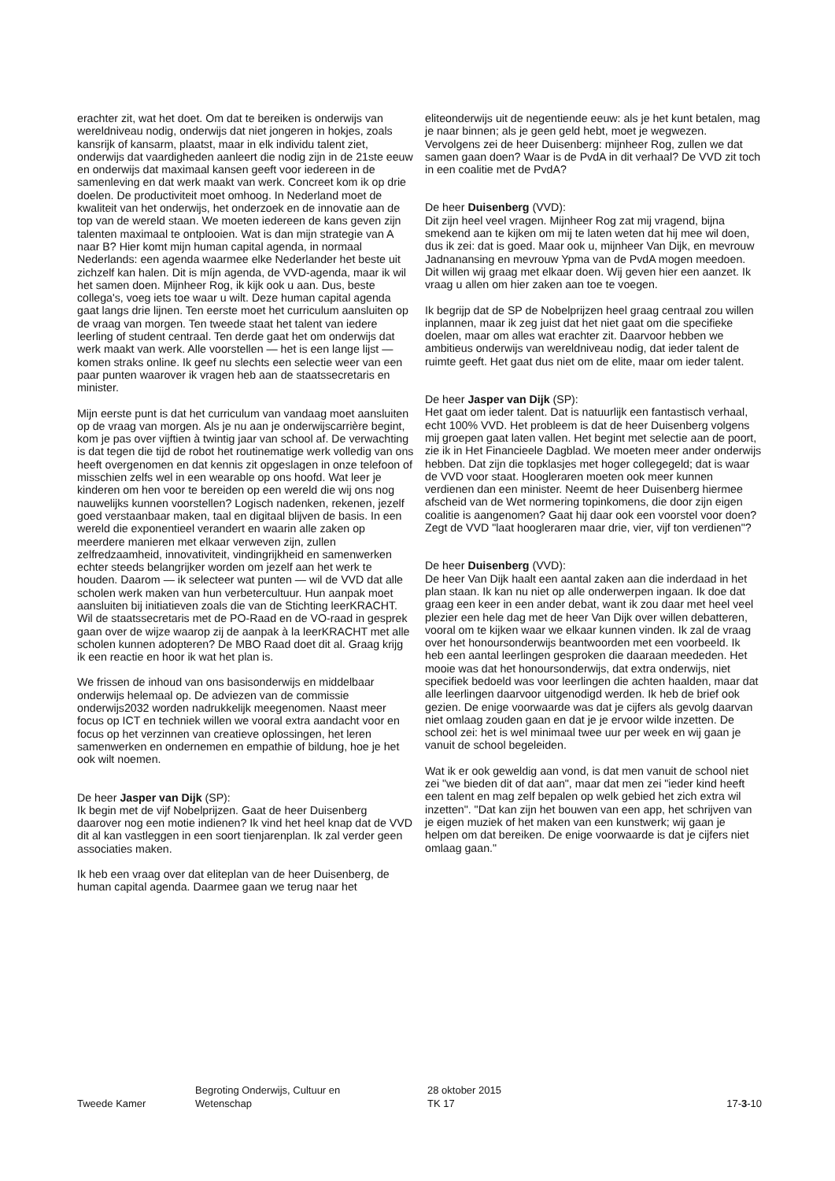erachter zit, wat het doet. Om dat te bereiken is onderwijs van wereldniveau nodig, onderwijs dat niet jongeren in hokjes, zoals kansrijk of kansarm, plaatst, maar in elk individu talent ziet, onderwijs dat vaardigheden aanleert die nodig zijn in de 21ste eeuw en onderwijs dat maximaal kansen geeft voor iedereen in de samenleving en dat werk maakt van werk. Concreet kom ik op drie doelen. De productiviteit moet omhoog. In Nederland moet de kwaliteit van het onderwijs, het onderzoek en de innovatie aan de top van de wereld staan. We moeten iedereen de kans geven zijn talenten maximaal te ontplooien. Wat is dan mijn strategie van A naar B? Hier komt mijn human capital agenda, in normaal Nederlands: een agenda waarmee elke Nederlander het beste uit zichzelf kan halen. Dit is míjn agenda, de VVD-agenda, maar ik wil het samen doen. Mijnheer Rog, ik kijk ook u aan. Dus, beste collega's, voeg iets toe waar u wilt. Deze human capital agenda gaat langs drie lijnen. Ten eerste moet het curriculum aansluiten op de vraag van morgen. Ten tweede staat het talent van iedere leerling of student centraal. Ten derde gaat het om onderwijs dat werk maakt van werk. Alle voorstellen — het is een lange lijst — komen straks online. Ik geef nu slechts een selectie weer van een paar punten waarover ik vragen heb aan de staatssecretaris en minister.
Mijn eerste punt is dat het curriculum van vandaag moet aansluiten op de vraag van morgen. Als je nu aan je onderwijscarrière begint, kom je pas over vijftien à twintig jaar van school af. De verwachting is dat tegen die tijd de robot het routinematige werk volledig van ons heeft overgenomen en dat kennis zit opgeslagen in onze telefoon of misschien zelfs wel in een wearable op ons hoofd. Wat leer je kinderen om hen voor te bereiden op een wereld die wij ons nog nauwelijks kunnen voorstellen? Logisch nadenken, rekenen, jezelf goed verstaanbaar maken, taal en digitaal blijven de basis. In een wereld die exponentieel verandert en waarin alle zaken op meerdere manieren met elkaar verweven zijn, zullen zelfredzaamheid, innovativiteit, vindingrijkheid en samenwerken echter steeds belangrijker worden om jezelf aan het werk te houden. Daarom — ik selecteer wat punten — wil de VVD dat alle scholen werk maken van hun verbetercultuur. Hun aanpak moet aansluiten bij initiatieven zoals die van de Stichting leerKRACHT. Wil de staatssecretaris met de PO-Raad en de VO-raad in gesprek gaan over de wijze waarop zij de aanpak à la leerKRACHT met alle scholen kunnen adopteren? De MBO Raad doet dit al. Graag krijg ik een reactie en hoor ik wat het plan is.
We frissen de inhoud van ons basisonderwijs en middelbaar onderwijs helemaal op. De adviezen van de commissie onderwijs2032 worden nadrukkelijk meegenomen. Naast meer focus op ICT en techniek willen we vooral extra aandacht voor en focus op het verzinnen van creatieve oplossingen, het leren samenwerken en ondernemen en empathie of bildung, hoe je het ook wilt noemen.
De heer Jasper van Dijk (SP):
Ik begin met de vijf Nobelprijzen. Gaat de heer Duisenberg daarover nog een motie indienen? Ik vind het heel knap dat de VVD dit al kan vastleggen in een soort tienjarenplan. Ik zal verder geen associaties maken.
Ik heb een vraag over dat eliteplan van de heer Duisenberg, de human capital agenda. Daarmee gaan we terug naar het
eliteonderwijs uit de negentiende eeuw: als je het kunt betalen, mag je naar binnen; als je geen geld hebt, moet je wegwezen. Vervolgens zei de heer Duisenberg: mijnheer Rog, zullen we dat samen gaan doen? Waar is de PvdA in dit verhaal? De VVD zit toch in een coalitie met de PvdA?
De heer Duisenberg (VVD):
Dit zijn heel veel vragen. Mijnheer Rog zat mij vragend, bijna smekend aan te kijken om mij te laten weten dat hij mee wil doen, dus ik zei: dat is goed. Maar ook u, mijnheer Van Dijk, en mevrouw Jadnanansing en mevrouw Ypma van de PvdA mogen meedoen. Dit willen wij graag met elkaar doen. Wij geven hier een aanzet. Ik vraag u allen om hier zaken aan toe te voegen.
Ik begrijp dat de SP de Nobelprijzen heel graag centraal zou willen inplannen, maar ik zeg juist dat het niet gaat om die specifieke doelen, maar om alles wat erachter zit. Daarvoor hebben we ambitieus onderwijs van wereldniveau nodig, dat ieder talent de ruimte geeft. Het gaat dus niet om de elite, maar om ieder talent.
De heer Jasper van Dijk (SP):
Het gaat om ieder talent. Dat is natuurlijk een fantastisch verhaal, echt 100% VVD. Het probleem is dat de heer Duisenberg volgens mij groepen gaat laten vallen. Het begint met selectie aan de poort, zie ik in Het Financieele Dagblad. We moeten meer ander onderwijs hebben. Dat zijn die topklasjes met hoger collegegeld; dat is waar de VVD voor staat. Hoogleraren moeten ook meer kunnen verdienen dan een minister. Neemt de heer Duisenberg hiermee afscheid van de Wet normering topinkomens, die door zijn eigen coalitie is aangenomen? Gaat hij daar ook een voorstel voor doen? Zegt de VVD "laat hoogleraren maar drie, vier, vijf ton verdienen"?
De heer Duisenberg (VVD):
De heer Van Dijk haalt een aantal zaken aan die inderdaad in het plan staan. Ik kan nu niet op alle onderwerpen ingaan. Ik doe dat graag een keer in een ander debat, want ik zou daar met heel veel plezier een hele dag met de heer Van Dijk over willen debatteren, vooral om te kijken waar we elkaar kunnen vinden. Ik zal de vraag over het honoursonderwijs beantwoorden met een voorbeeld. Ik heb een aantal leerlingen gesproken die daaraan meededen. Het mooie was dat het honoursonderwijs, dat extra onderwijs, niet specifiek bedoeld was voor leerlingen die achten haalden, maar dat alle leerlingen daarvoor uitgenodigd werden. Ik heb de brief ook gezien. De enige voorwaarde was dat je cijfers als gevolg daarvan niet omlaag zouden gaan en dat je je ervoor wilde inzetten. De school zei: het is wel minimaal twee uur per week en wij gaan je vanuit de school begeleiden.
Wat ik er ook geweldig aan vond, is dat men vanuit de school niet zei "we bieden dit of dat aan", maar dat men zei "ieder kind heeft een talent en mag zelf bepalen op welk gebied het zich extra wil inzetten". "Dat kan zijn het bouwen van een app, het schrijven van je eigen muziek of het maken van een kunstwerk; wij gaan je helpen om dat bereiken. De enige voorwaarde is dat je cijfers niet omlaag gaan."
Tweede Kamer
Begroting Onderwijs, Cultuur en
Wetenschap
28 oktober 2015
TK 17
17-3-10